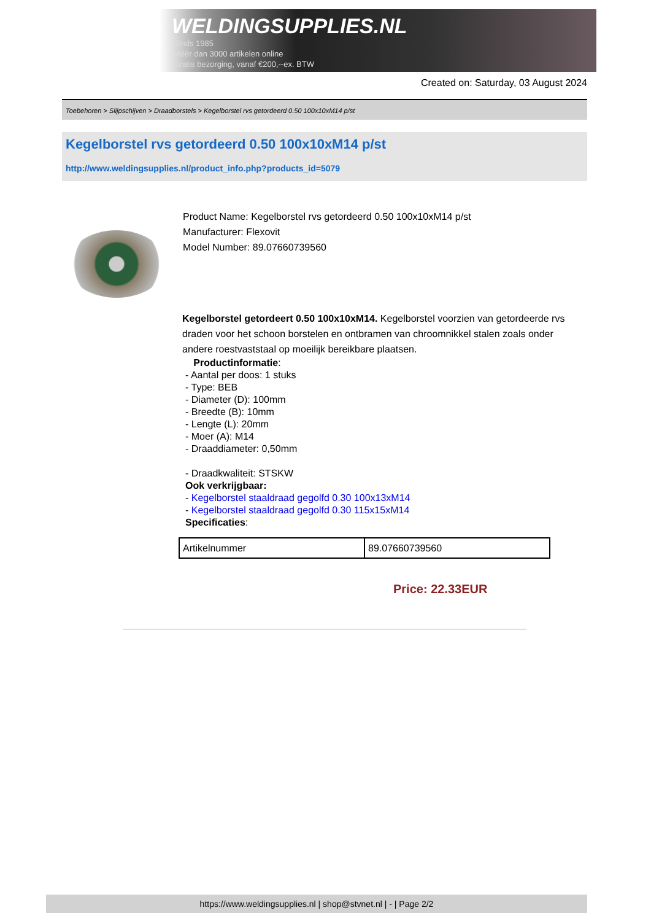WELDINGSUPPLIES.NL
- Sinds 1985
- Méér dan 3000 artikelen online
- Gratis bezorging, vanaf €200,--ex. BTW
Created on: Saturday, 03 August 2024
Toebehoren > Slijpschijven > Draadborstels > Kegelborstel rvs getordeerd 0.50 100x10xM14 p/st
Kegelborstel rvs getordeerd 0.50 100x10xM14 p/st
http://www.weldingsupplies.nl/product_info.php?products_id=5079
Product Name: Kegelborstel rvs getordeerd 0.50 100x10xM14 p/st
Manufacturer: Flexovit
Model Number: 89.07660739560
Kegelborstel getordeert 0.50 100x10xM14. Kegelborstel voorzien van getordeerde rvs draden voor het schoon borstelen en ontbramen van chroomnikkel stalen zoals onder andere roestvaststaal op moeilijk bereikbare plaatsen.
Productinformatie:
- Aantal per doos: 1 stuks
- Type: BEB
- Diameter (D): 100mm
- Breedte (B): 10mm
- Lengte (L): 20mm
- Moer (A): M14
- Draaddiameter: 0,50mm
- Draadkwaliteit: STSKW
Ook verkrijgbaar:
- Kegelborstel staaldraad gegolfd 0.30 100x13xM14
- Kegelborstel staaldraad gegolfd 0.30 115x15xM14
Specificaties:
| Artikelnummer | 89.07660739560 |
Price: 22.33EUR
https://www.weldingsupplies.nl | shop@stvnet.nl | - | Page 2/2